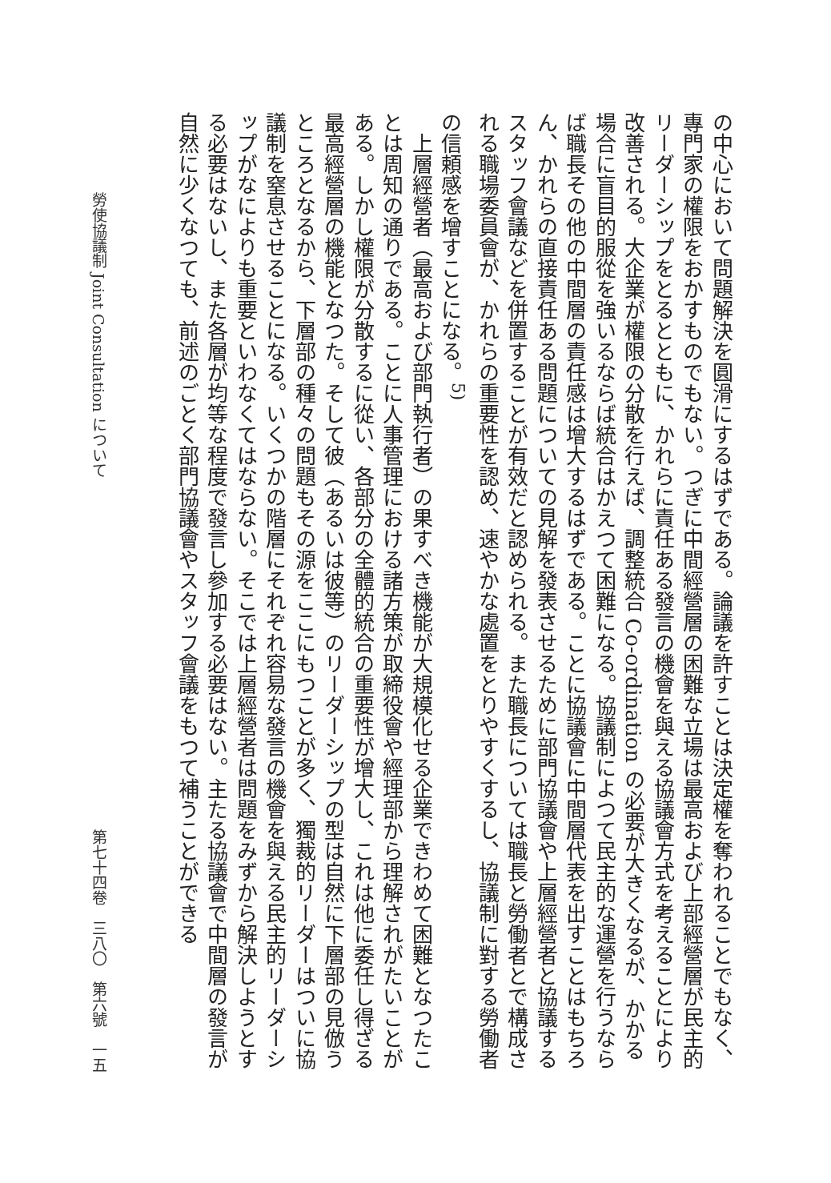の中心において問題解決を圓滑にするはずである。論議を許すことは決定權を奪われることでもなく、專門家の權限をおかすものでもない。つぎに中間經營層の困難な立場は最高および上部經營層が民主的リーダーシップをとるとともに、かれらに責任ある發言の機會を與える協議會方式を考えることにより改善される。大企業が權限の分散を行えば、調整統合 Co-ordination の必要が大きくなるが、かかる場合に盲目的服從を強いるならば統合はかえつて困難になる。協議制によつて民主的な運營を行うならば職長その他の中間層の責任感は增大するはずである。ことに協議會に中間層代表を出すことはもちろん、かれらの直接責任ある問題についての見解を發表させるために部門協議會や上層經營者と協議するスタッフ會議などを併置することが有效だと認められる。また職長については職長と勞働者とで構成される職場委員會が、かれらの重要性を認め、速やかな處置をとりやすくするし、協議制に對する勞働者の信頼感を增すことになる。<sup>5)</sup>
　上層經營者（最高および部門執行者）の果すべき機能が大規模化せる企業できわめて困難となつたことは周知の通りである。ことに人事管理における諸方策が取締役會や經理部から理解されがたいことがある。しかし權限が分散するに從い、各部分の全體的統合の重要性が增大し、これは他に委任し得ざる最高經營層の機能となつた。そして彼（あるいは彼等）のリーダーシップの型は自然に下層部の見倣うところとなるから、下層部の種々の問題もその源をここにもつことが多く、獨裁的リーダーはついに協議制を窒息させることになる。いくつかの階層にそれぞれ容易な發言の機會を與える民主的リーダーシップがなによりも重要といわなくてはならない。そこでは上層經營者は問題をみずから解決しようとする必要はないし、また各層が均等な程度で發言し參加する必要はない。主たる協議會で中間層の發言が自然に少くなつても、前述のごとく部門協議會やスタッフ會議をもつて補うことができる
勞使協議制 Joint Consultation について 第七十四卷　三八〇　第六號　一五